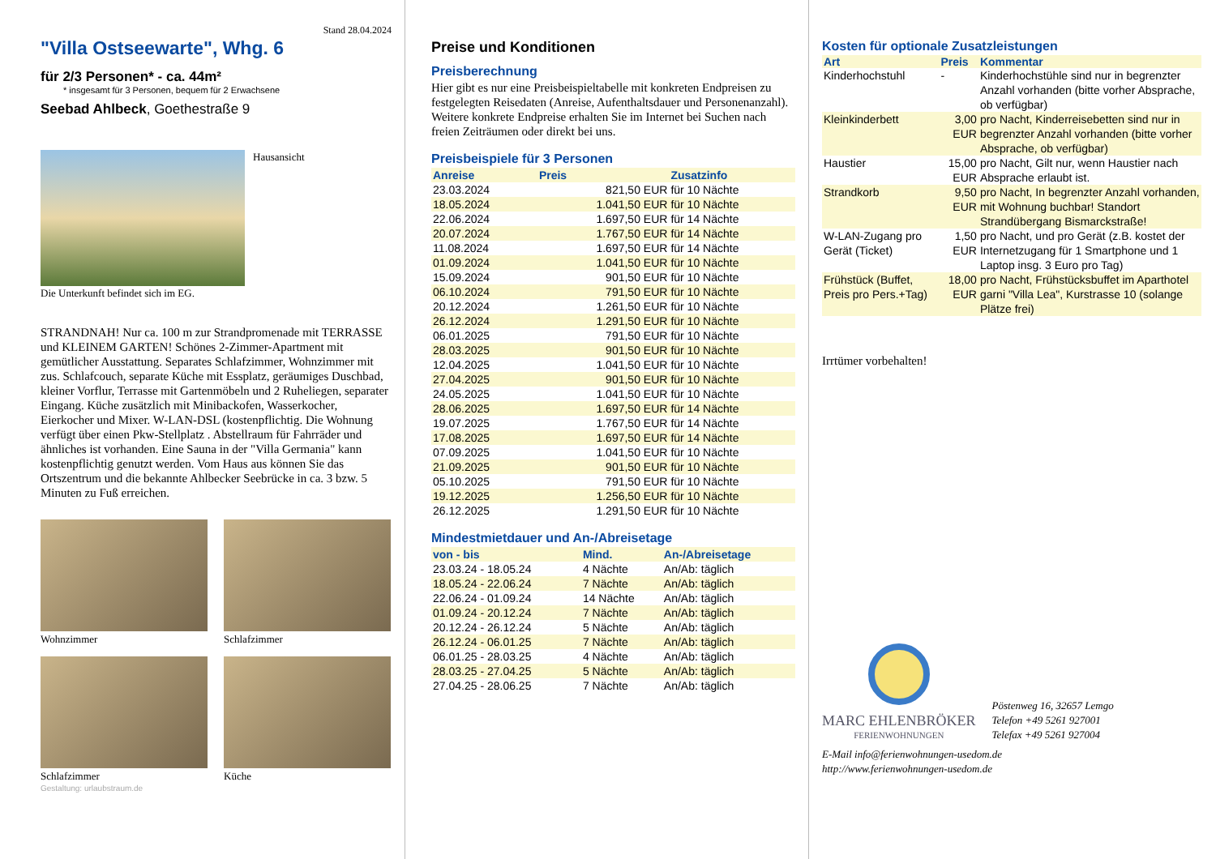Stand 28.04.2024
"Villa Ostseewarte", Whg. 6
für 2/3 Personen* - ca. 44m²
* insgesamt für 3 Personen, bequem für 2 Erwachsene
Seebad Ahlbeck, Goethestraße 9
Hausansicht
Die Unterkunft befindet sich im EG.
STRANDNAH! Nur ca. 100 m zur Strandpromenade mit TERRASSE und KLEINEM GARTEN! Schönes 2-Zimmer-Apartment mit gemütlicher Ausstattung. Separates Schlafzimmer, Wohnzimmer mit zus. Schlafcouch, separate Küche mit Essplatz, geräumiges Duschbad, kleiner Vorflur, Terrasse mit Gartenmöbeln und 2 Ruheliegen, separater Eingang. Küche zusätzlich mit Minibackofen, Wasserkocher, Eierkocher und Mixer. W-LAN-DSL (kostenpflichtig. Die Wohnung verfügt über einen Pkw-Stellplatz . Abstellraum für Fahrräder und ähnliches ist vorhanden. Eine Sauna in der "Villa Germania" kann kostenpflichtig genutzt werden. Vom Haus aus können Sie das Ortszentrum und die bekannte Ahlbecker Seebrücke in ca. 3 bzw. 5 Minuten zu Fuß erreichen.
Wohnzimmer Schlafzimmer
Schlafzimmer Küche
Gestaltung: urlaubstraum.de
Preise und Konditionen
Preisberechnung
Hier gibt es nur eine Preisbeispieltabelle mit konkreten Endpreisen zu festgelegten Reisedaten (Anreise, Aufenthaltsdauer und Personenanzahl). Weitere konkrete Endpreise erhalten Sie im Internet bei Suchen nach freien Zeiträumen oder direkt bei uns.
Preisbeispiele für 3 Personen
| Anreise | Preis | Zusatzinfo |
| --- | --- | --- |
| 23.03.2024 | 821,50 EUR | für 10 Nächte |
| 18.05.2024 | 1.041,50 EUR | für 10 Nächte |
| 22.06.2024 | 1.697,50 EUR | für 14 Nächte |
| 20.07.2024 | 1.767,50 EUR | für 14 Nächte |
| 11.08.2024 | 1.697,50 EUR | für 14 Nächte |
| 01.09.2024 | 1.041,50 EUR | für 10 Nächte |
| 15.09.2024 | 901,50 EUR | für 10 Nächte |
| 06.10.2024 | 791,50 EUR | für 10 Nächte |
| 20.12.2024 | 1.261,50 EUR | für 10 Nächte |
| 26.12.2024 | 1.291,50 EUR | für 10 Nächte |
| 06.01.2025 | 791,50 EUR | für 10 Nächte |
| 28.03.2025 | 901,50 EUR | für 10 Nächte |
| 12.04.2025 | 1.041,50 EUR | für 10 Nächte |
| 27.04.2025 | 901,50 EUR | für 10 Nächte |
| 24.05.2025 | 1.041,50 EUR | für 10 Nächte |
| 28.06.2025 | 1.697,50 EUR | für 14 Nächte |
| 19.07.2025 | 1.767,50 EUR | für 14 Nächte |
| 17.08.2025 | 1.697,50 EUR | für 14 Nächte |
| 07.09.2025 | 1.041,50 EUR | für 10 Nächte |
| 21.09.2025 | 901,50 EUR | für 10 Nächte |
| 05.10.2025 | 791,50 EUR | für 10 Nächte |
| 19.12.2025 | 1.256,50 EUR | für 10 Nächte |
| 26.12.2025 | 1.291,50 EUR | für 10 Nächte |
Mindestmietdauer und An-/Abreisetage
| von - bis | Mind. | An-/Abreisetage |
| --- | --- | --- |
| 23.03.24 - 18.05.24 | 4 Nächte | An/Ab: täglich |
| 18.05.24 - 22.06.24 | 7 Nächte | An/Ab: täglich |
| 22.06.24 - 01.09.24 | 14 Nächte | An/Ab: täglich |
| 01.09.24 - 20.12.24 | 7 Nächte | An/Ab: täglich |
| 20.12.24 - 26.12.24 | 5 Nächte | An/Ab: täglich |
| 26.12.24 - 06.01.25 | 7 Nächte | An/Ab: täglich |
| 06.01.25 - 28.03.25 | 4 Nächte | An/Ab: täglich |
| 28.03.25 - 27.04.25 | 5 Nächte | An/Ab: täglich |
| 27.04.25 - 28.06.25 | 7 Nächte | An/Ab: täglich |
Kosten für optionale Zusatzleistungen
| Art | Preis | Kommentar |
| --- | --- | --- |
| Kinderhochstuhl | - | Kinderhochstühle sind nur in begrenzter Anzahl vorhanden (bitte vorher Absprache, ob verfügbar) |
| Kleinkinderbett | 3,00 EUR | pro Nacht, Kinderreisebetten sind nur in begrenzter Anzahl vorhanden (bitte vorher Absprache, ob verfügbar) |
| Haustier | 15,00 EUR | pro Nacht, Gilt nur, wenn Haustier nach Absprache erlaubt ist. |
| Strandkorb | 9,50 EUR | pro Nacht, In begrenzter Anzahl vorhanden, mit Wohnung buchbar! Standort Strandübergang Bismarckstraße! |
| W-LAN-Zugang pro Gerät (Ticket) | 1,50 EUR | pro Nacht, und pro Gerät (z.B. kostet der Internetzugang für 1 Smartphone und 1 Laptop insg. 3 Euro pro Tag) |
| Frühstück (Buffet, Preis pro Pers.+Tag) | 18,00 EUR | pro Nacht, Frühstücksbuffet im Aparthotel garni "Villa Lea", Kurstrasse 10 (solange Plätze frei) |
Irrtümer vorbehalten!
MARC EHLENBRÖKER
FERIENWOHNUNGEN
Pöstenweg 16, 32657 Lemgo
Telefon +49 5261 927001
Telefax +49 5261 927004
E-Mail info@ferienwohnungen-usedom.de
http://www.ferienwohnungen-usedom.de